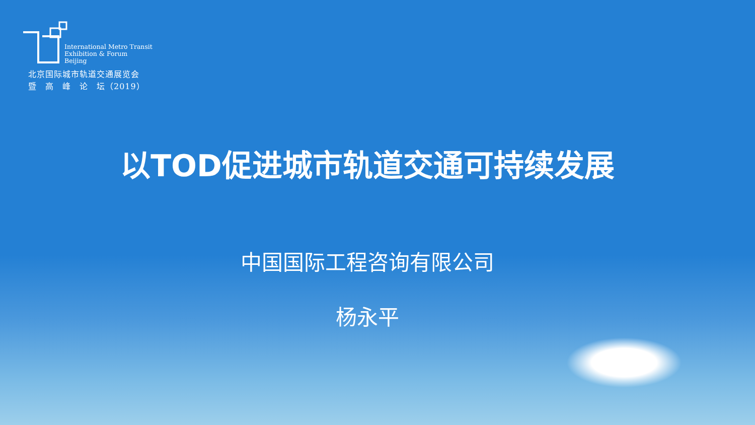International Metro Transit
Exhibition & Forum
Beijing
北京国际城市轨道交通展览会
暨　高　峰　论　坛（2019）
以TOD促进城市轨道交通可持续发展
中国国际工程咨询有限公司
杨永平